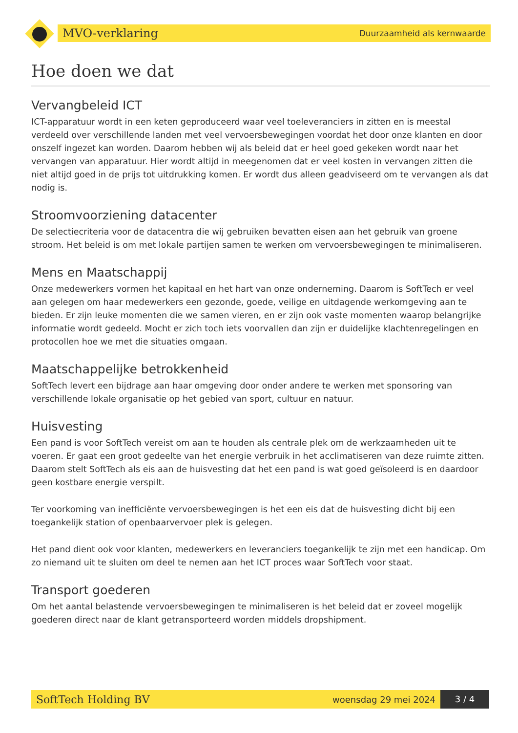MVO-verklaring Duurzaamheid als kernwaarde
Hoe doen we dat
Vervangbeleid ICT
ICT-apparatuur wordt in een keten geproduceerd waar veel toeleveranciers in zitten en is meestal verdeeld over verschillende landen met veel vervoersbewegingen voordat het door onze klanten en door onszelf ingezet kan worden. Daarom hebben wij als beleid dat er heel goed gekeken wordt naar het vervangen van apparatuur. Hier wordt altijd in meegenomen dat er veel kosten in vervangen zitten die niet altijd goed in de prijs tot uitdrukking komen. Er wordt dus alleen geadviseerd om te vervangen als dat nodig is.
Stroomvoorziening datacenter
De selectiecriteria voor de datacentra die wij gebruiken bevatten eisen aan het gebruik van groene stroom. Het beleid is om met lokale partijen samen te werken om vervoersbewegingen te minimaliseren.
Mens en Maatschappij
Onze medewerkers vormen het kapitaal en het hart van onze onderneming. Daarom is SoftTech er veel aan gelegen om haar medewerkers een gezonde, goede, veilige en uitdagende werkomgeving aan te bieden. Er zijn leuke momenten die we samen vieren, en er zijn ook vaste momenten waarop belangrijke informatie wordt gedeeld. Mocht er zich toch iets voorvallen dan zijn er duidelijke klachtenregelingen en protocollen hoe we met die situaties omgaan.
Maatschappelijke betrokkenheid
SoftTech levert een bijdrage aan haar omgeving door onder andere te werken met sponsoring van verschillende lokale organisatie op het gebied van sport, cultuur en natuur.
Huisvesting
Een pand is voor SoftTech vereist om aan te houden als centrale plek om de werkzaamheden uit te voeren. Er gaat een groot gedeelte van het energie verbruik in het acclimatiseren van deze ruimte zitten. Daarom stelt SoftTech als eis aan de huisvesting dat het een pand is wat goed geïsoleerd is en daardoor geen kostbare energie verspilt.
Ter voorkoming van inefficiënte vervoersbewegingen is het een eis dat de huisvesting dicht bij een toegankelijk station of openbaarvervoer plek is gelegen.
Het pand dient ook voor klanten, medewerkers en leveranciers toegankelijk te zijn met een handicap. Om zo niemand uit te sluiten om deel te nemen aan het ICT proces waar SoftTech voor staat.
Transport goederen
Om het aantal belastende vervoersbewegingen te minimaliseren is het beleid dat er zoveel mogelijk goederen direct naar de klant getransporteerd worden middels dropshipment.
SoftTech Holding BV woensdag 29 mei 2024 3 / 4